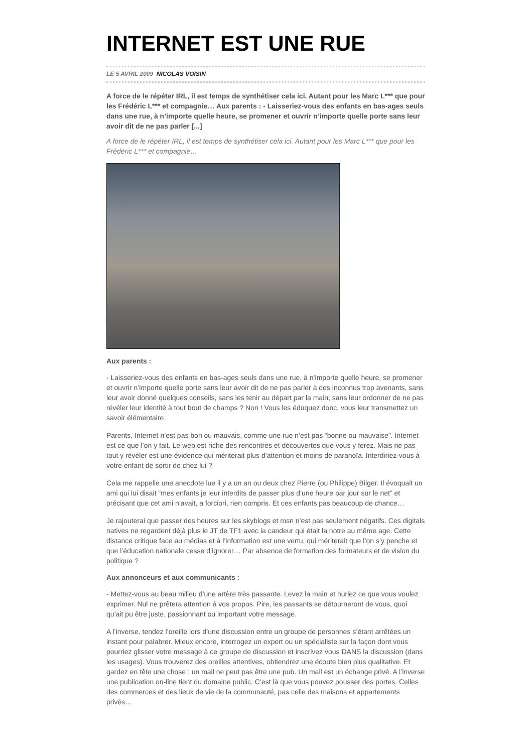INTERNET EST UNE RUE
LE 5 AVRIL 2009 NICOLAS VOISIN
A force de le répéter IRL, il est temps de synthétiser cela ici. Autant pour les Marc L*** que pour les Frédéric L*** et compagnie… Aux parents : - Laisseriez-vous des enfants en bas-ages seuls dans une rue, à n’importe quelle heure, se promener et ouvrir n’importe quelle porte sans leur avoir dit de ne pas parler [...]
A force de le répéter IRL, il est temps de synthétiser cela ici. Autant pour les Marc L*** que pour les Frédéric L*** et compagnie…
Aux parents :
- Laisseriez-vous des enfants en bas-ages seuls dans une rue, à n’importe quelle heure, se promener et ouvrir n’importe quelle porte sans leur avoir dit de ne pas parler à des inconnus trop avenants, sans leur avoir donné quelques conseils, sans les tenir au départ par la main, sans leur ordonner de ne pas révéler leur identité à tout bout de champs ? Non ! Vous les éduquez donc, vous leur transmettez un savoir élémentaire.
Parents, Internet n’est pas bon ou mauvais, comme une rue n’est pas “bonne ou mauvaise”. Internet est ce que l’on y fait. Le web est riche des rencontres et découvertes que vous y ferez. Mais ne pas tout y révéler est une évidence qui mériterait plus d’attention et moins de paranoïa. Interdiriez-vous à votre enfant de sortir de chez lui ?
Cela me rappelle une anecdote lue il y a un an ou deux chez Pierre (ou Philippe) Bilger. Il évoquait un ami qui lui disait “mes enfants je leur interdits de passer plus d’une heure par jour sur le net” et précisant que cet ami n’avait, a forciori, rien compris. Et ces enfants pas beaucoup de chance…
Je rajouterai que passer des heures sur les skyblogs et msn n’est pas seulement négatifs. Ces digitals natives ne regardent déjà plus le JT de TF1 avec la candeur qui était la notre au même age. Cette distance critique face au médias et à l’information est une vertu, qui mériterait que l’on s’y penche et que l’éducation nationale cesse d’ignorer… Par absence de formation des formateurs et de vision du politique ?
Aux annonceurs et aux communicants :
- Mettez-vous au beau milieu d’une artère très passante. Levez la main et hurlez ce que vous voulez exprimer. Nul ne prêtera attention à vos propos. Pire, les passants se détourneront de vous, quoi qu’ait pu être juste, passionnant ou important votre message.
A l’inverse, tendez l’oreille lors d’une discussion entre un groupe de personnes s’étant arrêtées un instant pour palabrer. Mieux encore, interrogez un expert ou un spécialiste sur la façon dont vous pourriez glisser votre message à ce groupe de discussion et inscrivez vous DANS la discussion (dans les usages). Vous trouverez des oreilles attentives, obtiendrez une écoute bien plus qualitative. Et gardez en tête une chose : un mail ne peut pas être une pub. Un mail est un échange privé. A l’inverse une publication on-line tient du domaine public. C’est là que vous pouvez pousser des portes. Celles des commerces et des lieux de vie de la communauté, pas celle des maisons et appartements privés…